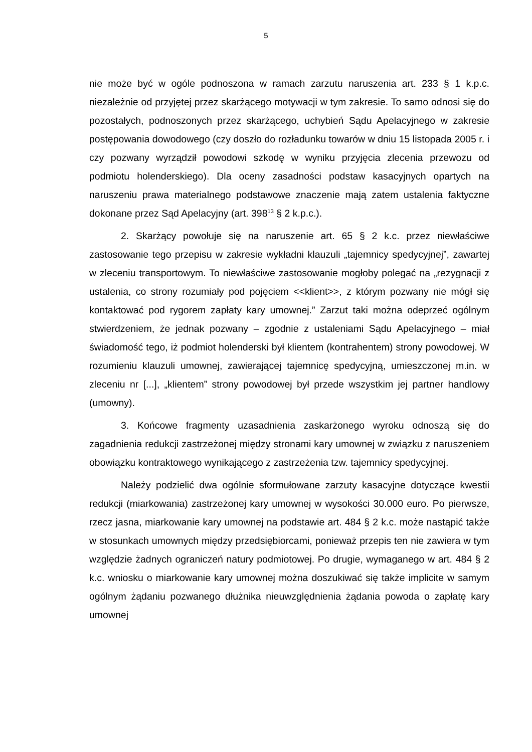5
nie może być w ogóle podnoszona w ramach zarzutu naruszenia art. 233 § 1 k.p.c. niezależnie od przyjętej przez skarżącego motywacji w tym zakresie. To samo odnosi się do pozostałych, podnoszonych przez skarżącego, uchybień Sądu Apelacyjnego w zakresie postępowania dowodowego (czy doszło do rozładunku towarów w dniu 15 listopada 2005 r. i czy pozwany wyrządził powodowi szkodę w wyniku przyjęcia zlecenia przewozu od podmiotu holenderskiego). Dla oceny zasadności podstaw kasacyjnych opartych na naruszeniu prawa materialnego podstawowe znaczenie mają zatem ustalenia faktyczne dokonane przez Sąd Apelacyjny (art. 398<sup>13</sup> § 2 k.p.c.).
2. Skarżący powołuje się na naruszenie art. 65 § 2 k.c. przez niewłaściwe zastosowanie tego przepisu w zakresie wykładni klauzuli „tajemnicy spedycyjnej”, zawartej w zleceniu transportowym. To niewłaściwe zastosowanie mogłoby polegać na „rezygnacji z ustalenia, co strony rozumiały pod pojęciem <<klient>>, z którym pozwany nie mógł się kontaktować pod rygorem zapłaty kary umownej.” Zarzut taki można odeprzeć ogólnym stwierdzeniem, że jednak pozwany – zgodnie z ustaleniami Sądu Apelacyjnego – miał świadomość tego, iż podmiot holenderski był klientem (kontrahentem) strony powodowej. W rozumieniu klauzuli umownej, zawierającej tajemnicę spedycyjną, umieszczonej m.in. w zleceniu nr [...], „klientem” strony powodowej był przede wszystkim jej partner handlowy (umowny).
3. Końcowe fragmenty uzasadnienia zaskarżonego wyroku odnoszą się do zagadnienia redukcji zastrzeżonej między stronami kary umownej w związku z naruszeniem obowiązku kontraktowego wynikającego z zastrzeżenia tzw. tajemnicy spedycyjnej.
Należy podzielić dwa ogólnie sformułowane zarzuty kasacyjne dotyczące kwestii redukcji (miarkowania) zastrzeżonej kary umownej w wysokości 30.000 euro. Po pierwsze, rzecz jasna, miarkowanie kary umownej na podstawie art. 484 § 2 k.c. może nastąpić także w stosunkach umownych między przedsiębiorcami, ponieważ przepis ten nie zawiera w tym względzie żadnych ograniczeń natury podmiotowej. Po drugie, wymaganego w art. 484 § 2 k.c. wniosku o miarkowanie kary umownej można doszukiwać się także implicite w samym ogólnym żądaniu pozwanego dłużnika nieuwzględnienia żądania powoda o zapłatę kary umownej